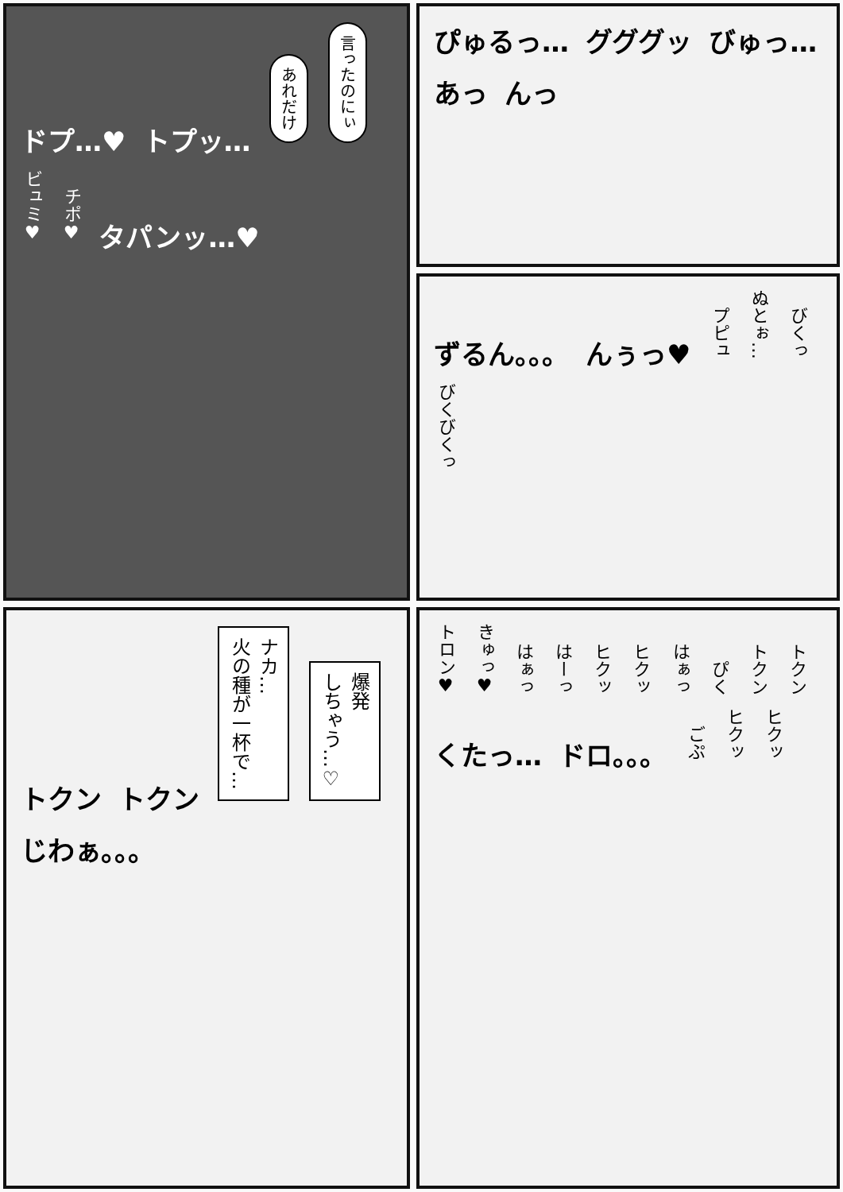ぴゅるっ… グググッ びゅっ… あっ んっ
ドプ…♥ トプッ… あれだけ 言ったのにぃ ビュミ♥ チポ♥ タパンッ…♥
ずるん。。。 んぅっ♥ プピュ ぬとぉ… びくっ びくびくっ
トクン トクン ナカ…
火の種が一杯で… 爆発
しちゃう…♡ じわぁ。。。
トロン♥ きゅっ♥ はぁっ はーっ ヒクッ ヒクッ はぁっ ぴく トクン トクン くたっ… ドロ。。。 ごぷ ヒクッ ヒクッ